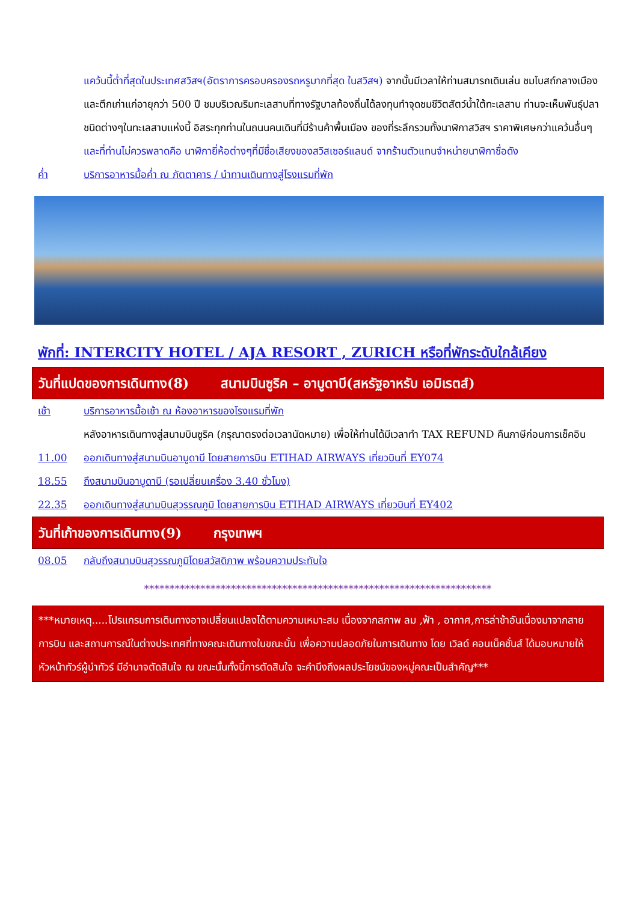แคว้นนี้ต่ำที่สุดในประเทศสวิสฯ(อัตราการครอบครองรถหรูมากที่สุด ในสวิสฯ) จากนั้นมีเวลาให้ท่านสมารถเดินเล่น ชมโบสถ์กลางเมือง และตึกเก่าแก่อายุกว่า 500 ปี ชมบริเวณริมทะเลสาบที่ทางรัฐบาลท้องถิ่นได้ลงทุนทำจุดชมชีวิตสัตว์น้ำใต้ทะเลสาบ ท่านจะเห็นพันธุ์ปลาชนิดต่างๆในทะเลสาบแห่งนี้ อิสระทุกท่านในถนนคนเดินที่มีร้านค้าพื้นเมือง ของที่ระลึกรวมทั้งนาฬิกาสวิสฯ ราคาพิเศษกว่าแคว้นอื่นๆและที่ท่านไม่ควรพลาดคือ นาฬิกายี่ห้อต่างๆที่มีชื่อเสียงของสวิสเซอร์แลนด์ จากร้านตัวแทนจำหน่ายนาฬิกาชื่อดัง
ค่ำ บริการอาหารมื้อค่ำ ณ ภัตตาคาร / นำทานเดินทางสู่โรงแรมที่พัก
พักที่: INTERCITY HOTEL / AJA RESORT , ZURICH หรือที่พักระดับใกล้เคียง
วันที่แปดของการเดินทาง(8) สนามบินซูริค – อาบูดาบี(สหรัฐอาหรับ เอมิเรตส์)
เช้า บริการอาหารมื้อเช้า ณ ห้องอาหารของโรงแรมที่พัก
หลังอาหารเดินทางสู่สนามบินซูริค (กรุณาตรงต่อเวลานัดหมาย) เพื่อให้ท่านได้มีเวลาทำ TAX REFUND คืนภาษีก่อนการเช็คอิน
11.00 ออกเดินทางสู่สนามบินอาบูดาบี โดยสายการบิน ETIHAD AIRWAYS เที่ยวบินที่ EY074
18.55 ถึงสนามบินอาบูดาบี (รอเปลี่ยนเครื่อง 3.40 ชั่วโมง)
22.35 ออกเดินทางสู่สนามบินสุวรรณภูมิ โดยสายการบิน ETIHAD AIRWAYS เที่ยวบินที่ EY402
วันที่เก้าของการเดินทาง(9) กรุงเทพฯ
08.05 กลับถึงสนามบินสุวรรณภูมิโดยสวัสดิภาพ พร้อมความประทับใจ
********************************************************************
***หมายเหตุ.....โปรแกรมการเดินทางอาจเปลี่ยนแปลงได้ตามความเหมาะสม เนื่องจากสภาพ ลม ,ฟ้า , อากาศ,การล่าช้าอันเนื่องมาจากสายการบิน และสถานการณ์ในต่างประเทศที่ทางคณะเดินทางในขณะนั้น เพื่อความปลอดภัยในการเดินทาง โดย เวิลด์ คอนเน็คชั่นส์ ได้มอบหมายให้ หัวหน้าทัวร์ผู้นำทัวร์ มีอำนาจตัดสินใจ ณ ขณะนั้นทั้งนี้การตัดสินใจ จะคำนึงถึงผลประโยชน์ของหมู่คณะเป็นสำคัญ***